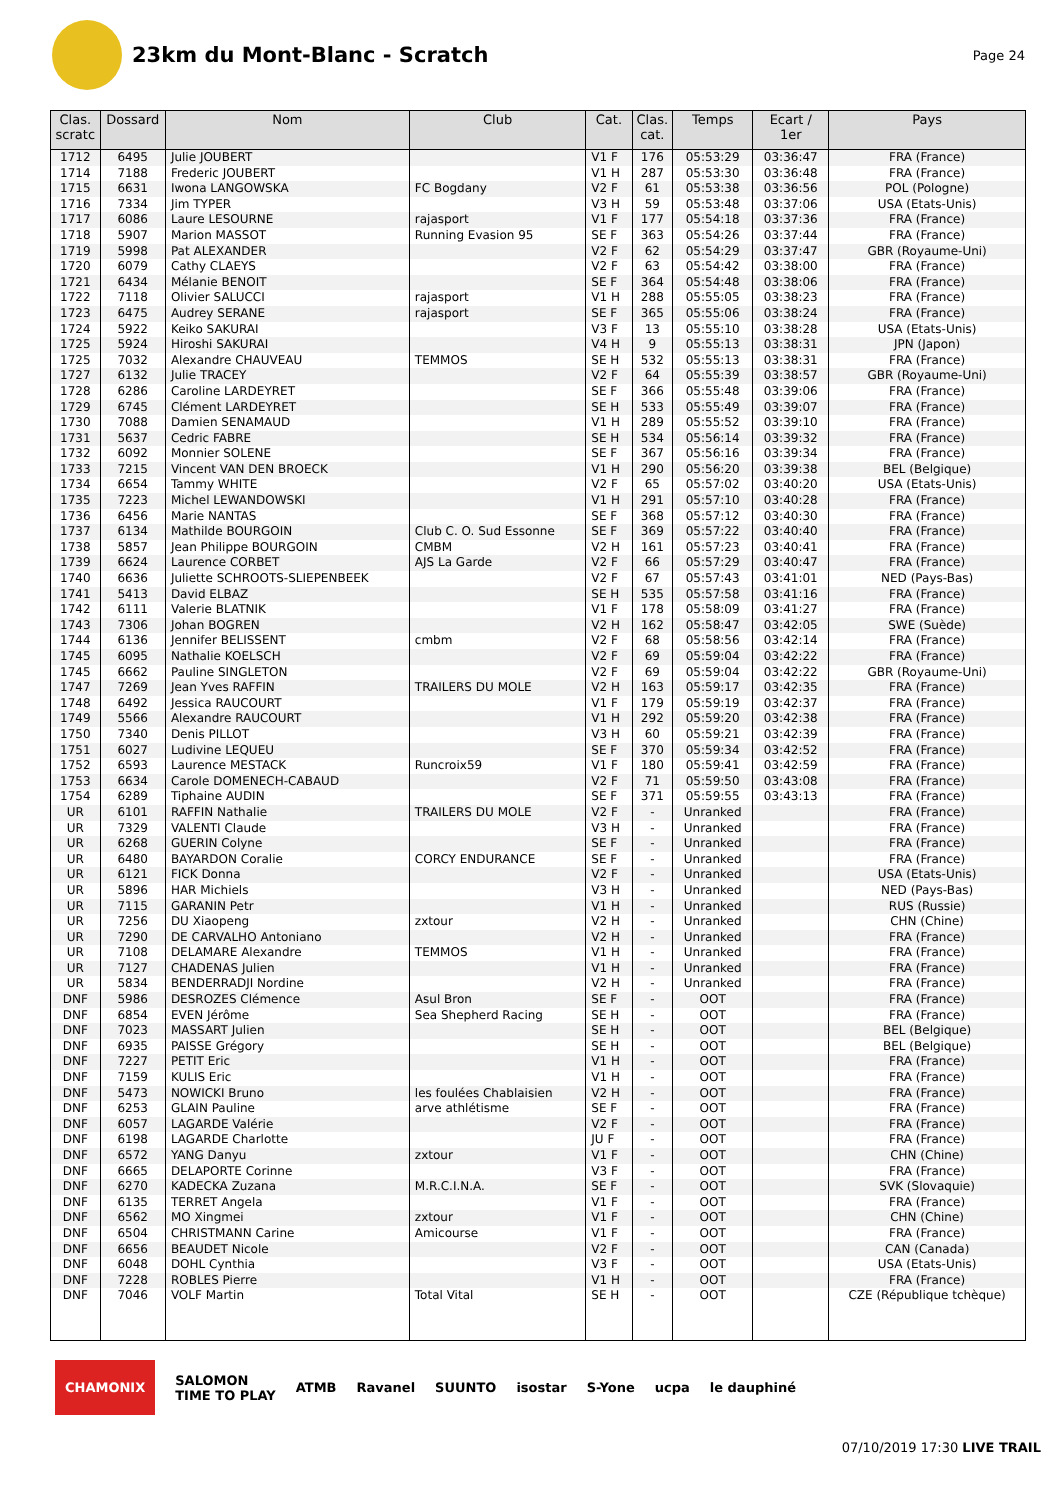23km du Mont-Blanc - Scratch
Page 24
| Clas. scratc | Dossard | Nom | Club | Cat. | Clas. cat. | Temps | Ecart / 1er | Pays |
| --- | --- | --- | --- | --- | --- | --- | --- | --- |
| 1712 | 6495 | Julie JOUBERT | | V1 F | 176 | 05:53:29 | 03:36:47 | FRA (France) |
| 1714 | 7188 | Frederic JOUBERT | | V1 H | 287 | 05:53:30 | 03:36:48 | FRA (France) |
| 1715 | 6631 | Iwona LANGOWSKA | FC Bogdany | V2 F | 61 | 05:53:38 | 03:36:56 | POL (Pologne) |
| 1716 | 7334 | Jim TYPER | | V3 H | 59 | 05:53:48 | 03:37:06 | USA (Etats-Unis) |
| 1717 | 6086 | Laure LESOURNE | rajasport | V1 F | 177 | 05:54:18 | 03:37:36 | FRA (France) |
| 1718 | 5907 | Marion MASSOT | Running Evasion 95 | SE F | 363 | 05:54:26 | 03:37:44 | FRA (France) |
| 1719 | 5998 | Pat ALEXANDER | | V2 F | 62 | 05:54:29 | 03:37:47 | GBR (Royaume-Uni) |
| 1720 | 6079 | Cathy CLAEYS | | V2 F | 63 | 05:54:42 | 03:38:00 | FRA (France) |
| 1721 | 6434 | Mélanie BENOIT | | SE F | 364 | 05:54:48 | 03:38:06 | FRA (France) |
| 1722 | 7118 | Olivier SALUCCI | rajasport | V1 H | 288 | 05:55:05 | 03:38:23 | FRA (France) |
| 1723 | 6475 | Audrey SERANE | rajasport | SE F | 365 | 05:55:06 | 03:38:24 | FRA (France) |
| 1724 | 5922 | Keiko SAKURAI | | V3 F | 13 | 05:55:10 | 03:38:28 | USA (Etats-Unis) |
| 1725 | 5924 | Hiroshi SAKURAI | | V4 H | 9 | 05:55:13 | 03:38:31 | JPN (Japon) |
| 1725 | 7032 | Alexandre CHAUVEAU | TEMMOS | SE H | 532 | 05:55:13 | 03:38:31 | FRA (France) |
| 1727 | 6132 | Julie TRACEY | | V2 F | 64 | 05:55:39 | 03:38:57 | GBR (Royaume-Uni) |
| 1728 | 6286 | Caroline LARDEYRET | | SE F | 366 | 05:55:48 | 03:39:06 | FRA (France) |
| 1729 | 6745 | Clément LARDEYRET | | SE H | 533 | 05:55:49 | 03:39:07 | FRA (France) |
| 1730 | 7088 | Damien SENAMAUD | | V1 H | 289 | 05:55:52 | 03:39:10 | FRA (France) |
| 1731 | 5637 | Cedric FABRE | | SE H | 534 | 05:56:14 | 03:39:32 | FRA (France) |
| 1732 | 6092 | Monnier SOLENE | | SE F | 367 | 05:56:16 | 03:39:34 | FRA (France) |
| 1733 | 7215 | Vincent VAN DEN BROECK | | V1 H | 290 | 05:56:20 | 03:39:38 | BEL (Belgique) |
| 1734 | 6654 | Tammy WHITE | | V2 F | 65 | 05:57:02 | 03:40:20 | USA (Etats-Unis) |
| 1735 | 7223 | Michel LEWANDOWSKI | | V1 H | 291 | 05:57:10 | 03:40:28 | FRA (France) |
| 1736 | 6456 | Marie NANTAS | | SE F | 368 | 05:57:12 | 03:40:30 | FRA (France) |
| 1737 | 6134 | Mathilde BOURGOIN | Club C. O. Sud Essonne | SE F | 369 | 05:57:22 | 03:40:40 | FRA (France) |
| 1738 | 5857 | Jean Philippe BOURGOIN | CMBM | V2 H | 161 | 05:57:23 | 03:40:41 | FRA (France) |
| 1739 | 6624 | Laurence CORBET | AJS La Garde | V2 F | 66 | 05:57:29 | 03:40:47 | FRA (France) |
| 1740 | 6636 | Juliette SCHROOTS-SLIEPENBEEK | | V2 F | 67 | 05:57:43 | 03:41:01 | NED (Pays-Bas) |
| 1741 | 5413 | David ELBAZ | | SE H | 535 | 05:57:58 | 03:41:16 | FRA (France) |
| 1742 | 6111 | Valerie BLATNIK | | V1 F | 178 | 05:58:09 | 03:41:27 | FRA (France) |
| 1743 | 7306 | Johan BOGREN | | V2 H | 162 | 05:58:47 | 03:42:05 | SWE (Suède) |
| 1744 | 6136 | Jennifer BELISSENT | cmbm | V2 F | 68 | 05:58:56 | 03:42:14 | FRA (France) |
| 1745 | 6095 | Nathalie KOELSCH | | V2 F | 69 | 05:59:04 | 03:42:22 | FRA (France) |
| 1745 | 6662 | Pauline SINGLETON | | V2 F | 69 | 05:59:04 | 03:42:22 | GBR (Royaume-Uni) |
| 1747 | 7269 | Jean Yves RAFFIN | TRAILERS DU MOLE | V2 H | 163 | 05:59:17 | 03:42:35 | FRA (France) |
| 1748 | 6492 | Jessica RAUCOURT | | V1 F | 179 | 05:59:19 | 03:42:37 | FRA (France) |
| 1749 | 5566 | Alexandre RAUCOURT | | V1 H | 292 | 05:59:20 | 03:42:38 | FRA (France) |
| 1750 | 7340 | Denis PILLOT | | V3 H | 60 | 05:59:21 | 03:42:39 | FRA (France) |
| 1751 | 6027 | Ludivine LEQUEU | | SE F | 370 | 05:59:34 | 03:42:52 | FRA (France) |
| 1752 | 6593 | Laurence MESTACK | Runcroix59 | V1 F | 180 | 05:59:41 | 03:42:59 | FRA (France) |
| 1753 | 6634 | Carole DOMENECH-CABAUD | | V2 F | 71 | 05:59:50 | 03:43:08 | FRA (France) |
| 1754 | 6289 | Tiphaine AUDIN | | SE F | 371 | 05:59:55 | 03:43:13 | FRA (France) |
| UR | 6101 | RAFFIN Nathalie | TRAILERS DU MOLE | V2 F | - | Unranked | | FRA (France) |
| UR | 7329 | VALENTI Claude | | V3 H | - | Unranked | | FRA (France) |
| UR | 6268 | GUERIN Colyne | | SE F | - | Unranked | | FRA (France) |
| UR | 6480 | BAYARDON Coralie | CORCY ENDURANCE | SE F | - | Unranked | | FRA (France) |
| UR | 6121 | FICK Donna | | V2 F | - | Unranked | | USA (Etats-Unis) |
| UR | 5896 | HAR Michiels | | V3 H | - | Unranked | | NED (Pays-Bas) |
| UR | 7115 | GARANIN Petr | | V1 H | - | Unranked | | RUS (Russie) |
| UR | 7256 | DU Xiaopeng | zxtour | V2 H | - | Unranked | | CHN (Chine) |
| UR | 7290 | DE CARVALHO Antoniano | | V2 H | - | Unranked | | FRA (France) |
| UR | 7108 | DELAMARE Alexandre | TEMMOS | V1 H | - | Unranked | | FRA (France) |
| UR | 7127 | CHADENAS Julien | | V1 H | - | Unranked | | FRA (France) |
| UR | 5834 | BENDERRADJI Nordine | | V2 H | - | Unranked | | FRA (France) |
| DNF | 5986 | DESROZES Clémence | Asul Bron | SE F | - | OOT | | FRA (France) |
| DNF | 6854 | EVEN Jérôme | Sea Shepherd Racing | SE H | - | OOT | | FRA (France) |
| DNF | 7023 | MASSART Julien | | SE H | - | OOT | | BEL (Belgique) |
| DNF | 6935 | PAISSE Grégory | | SE H | - | OOT | | BEL (Belgique) |
| DNF | 7227 | PETIT Eric | | V1 H | - | OOT | | FRA (France) |
| DNF | 7159 | KULIS Eric | | V1 H | - | OOT | | FRA (France) |
| DNF | 5473 | NOWICKI Bruno | les foulées Chablaisien | V2 H | - | OOT | | FRA (France) |
| DNF | 6253 | GLAIN Pauline | arve athlétisme | SE F | - | OOT | | FRA (France) |
| DNF | 6057 | LAGARDE Valérie | | V2 F | - | OOT | | FRA (France) |
| DNF | 6198 | LAGARDE Charlotte | | JU F | - | OOT | | FRA (France) |
| DNF | 6572 | YANG Danyu | zxtour | V1 F | - | OOT | | CHN (Chine) |
| DNF | 6665 | DELAPORTE Corinne | | V3 F | - | OOT | | FRA (France) |
| DNF | 6270 | KADECKA Zuzana | M.R.C.I.N.A. | SE F | - | OOT | | SVK (Slovaquie) |
| DNF | 6135 | TERRET Angela | | V1 F | - | OOT | | FRA (France) |
| DNF | 6562 | MO Xingmei | zxtour | V1 F | - | OOT | | CHN (Chine) |
| DNF | 6504 | CHRISTMANN Carine | Amicourse | V1 F | - | OOT | | FRA (France) |
| DNF | 6656 | BEAUDET Nicole | | V2 F | - | OOT | | CAN (Canada) |
| DNF | 6048 | DOHL Cynthia | | V3 F | - | OOT | | USA (Etats-Unis) |
| DNF | 7228 | ROBLES Pierre | | V1 H | - | OOT | | FRA (France) |
| DNF | 7046 | VOLF Martin | Total Vital | SE H | - | OOT | | CZE (République tchèque) |
CHAMONIX SALOMON
TIME TO PLAY ATMB Ravanel SUUNTO isostar S-Yone ucpa le dauphiné
07/10/2019 17:30 LIVE TRAIL